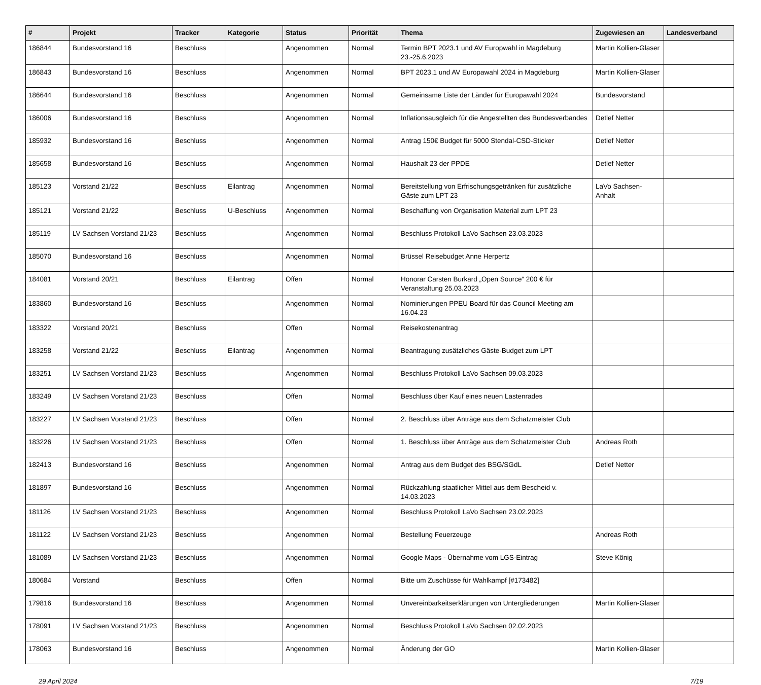| # | Projekt | Tracker | Kategorie | Status | Priorität | Thema | Zugewiesen an | Landesverband |
| --- | --- | --- | --- | --- | --- | --- | --- | --- |
| 186844 | Bundesvorstand 16 | Beschluss | | Angenommen | Normal | Termin BPT 2023.1 und AV Europwahl in Magdeburg 23.-25.6.2023 | Martin Kollien-Glaser | |
| 186843 | Bundesvorstand 16 | Beschluss | | Angenommen | Normal | BPT 2023.1 und AV Europawahl 2024 in Magdeburg | Martin Kollien-Glaser | |
| 186644 | Bundesvorstand 16 | Beschluss | | Angenommen | Normal | Gemeinsame Liste der Länder für Europawahl 2024 | Bundesvorstand | |
| 186006 | Bundesvorstand 16 | Beschluss | | Angenommen | Normal | Inflationsausgleich für die Angestellten des Bundesverbandes | Detlef Netter | |
| 185932 | Bundesvorstand 16 | Beschluss | | Angenommen | Normal | Antrag 150€ Budget für 5000 Stendal-CSD-Sticker | Detlef Netter | |
| 185658 | Bundesvorstand 16 | Beschluss | | Angenommen | Normal | Haushalt 23 der PPDE | Detlef Netter | |
| 185123 | Vorstand 21/22 | Beschluss | Eilantrag | Angenommen | Normal | Bereitstellung von Erfrischungsgetränken für zusätzliche Gäste zum LPT 23 | LaVo Sachsen-Anhalt | |
| 185121 | Vorstand 21/22 | Beschluss | U-Beschluss | Angenommen | Normal | Beschaffung von Organisation Material zum LPT 23 | | |
| 185119 | LV Sachsen Vorstand 21/23 | Beschluss | | Angenommen | Normal | Beschluss Protokoll LaVo Sachsen 23.03.2023 | | |
| 185070 | Bundesvorstand 16 | Beschluss | | Angenommen | Normal | Brüssel Reisebudget Anne Herpertz | | |
| 184081 | Vorstand 20/21 | Beschluss | Eilantrag | Offen | Normal | Honorar Carsten Burkard „Open Source“ 200 € für Veranstaltung 25.03.2023 | | |
| 183860 | Bundesvorstand 16 | Beschluss | | Angenommen | Normal | Nominierungen PPEU Board für das Council Meeting am 16.04.23 | | |
| 183322 | Vorstand 20/21 | Beschluss | | Offen | Normal | Reisekostenantrag | | |
| 183258 | Vorstand 21/22 | Beschluss | Eilantrag | Angenommen | Normal | Beantragung zusätzliches Gäste-Budget zum LPT | | |
| 183251 | LV Sachsen Vorstand 21/23 | Beschluss | | Angenommen | Normal | Beschluss Protokoll LaVo Sachsen 09.03.2023 | | |
| 183249 | LV Sachsen Vorstand 21/23 | Beschluss | | Offen | Normal | Beschluss über Kauf eines neuen Lastenrades | | |
| 183227 | LV Sachsen Vorstand 21/23 | Beschluss | | Offen | Normal | 2. Beschluss über Anträge aus dem Schatzmeister Club | | |
| 183226 | LV Sachsen Vorstand 21/23 | Beschluss | | Offen | Normal | 1. Beschluss über Anträge aus dem Schatzmeister Club | Andreas Roth | |
| 182413 | Bundesvorstand 16 | Beschluss | | Angenommen | Normal | Antrag aus dem Budget des BSG/SGdL | Detlef Netter | |
| 181897 | Bundesvorstand 16 | Beschluss | | Angenommen | Normal | Rückzahlung staatlicher Mittel aus dem Bescheid v. 14.03.2023 | | |
| 181126 | LV Sachsen Vorstand 21/23 | Beschluss | | Angenommen | Normal | Beschluss Protokoll LaVo Sachsen 23.02.2023 | | |
| 181122 | LV Sachsen Vorstand 21/23 | Beschluss | | Angenommen | Normal | Bestellung Feuerzeuge | Andreas Roth | |
| 181089 | LV Sachsen Vorstand 21/23 | Beschluss | | Angenommen | Normal | Google Maps - Übernahme vom LGS-Eintrag | Steve König | |
| 180684 | Vorstand | Beschluss | | Offen | Normal | Bitte um Zuschüsse für Wahlkampf [#173482] | | |
| 179816 | Bundesvorstand 16 | Beschluss | | Angenommen | Normal | Unvereinbarkeitserklärungen von Untergliederungen | Martin Kollien-Glaser | |
| 178091 | LV Sachsen Vorstand 21/23 | Beschluss | | Angenommen | Normal | Beschluss Protokoll LaVo Sachsen 02.02.2023 | | |
| 178063 | Bundesvorstand 16 | Beschluss | | Angenommen | Normal | Änderung der GO | Martin Kollien-Glaser | |
29 April 2024 7/19